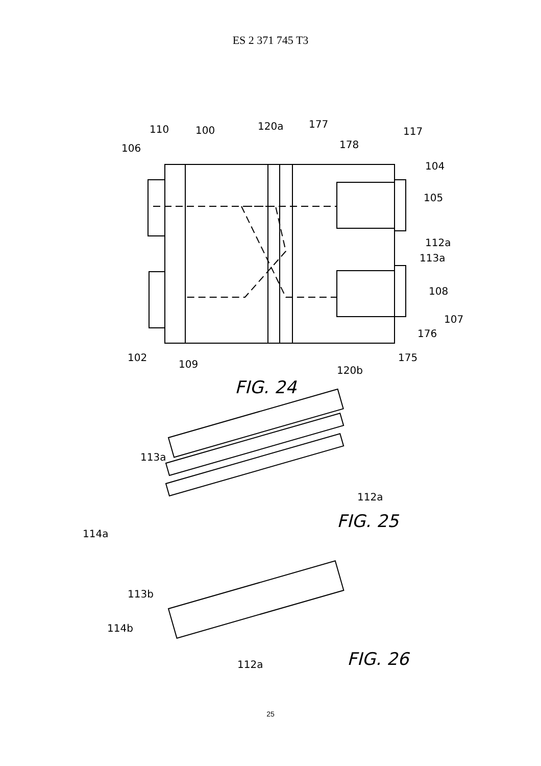ES 2 371 745 T3
110
100
120a
177
117
106
178
104
105
112a
113a
108
107
176
175
102
109
120b
113a
112a
114a
113b
114b
112a
FIG. 24
FIG. 25
FIG. 26
25